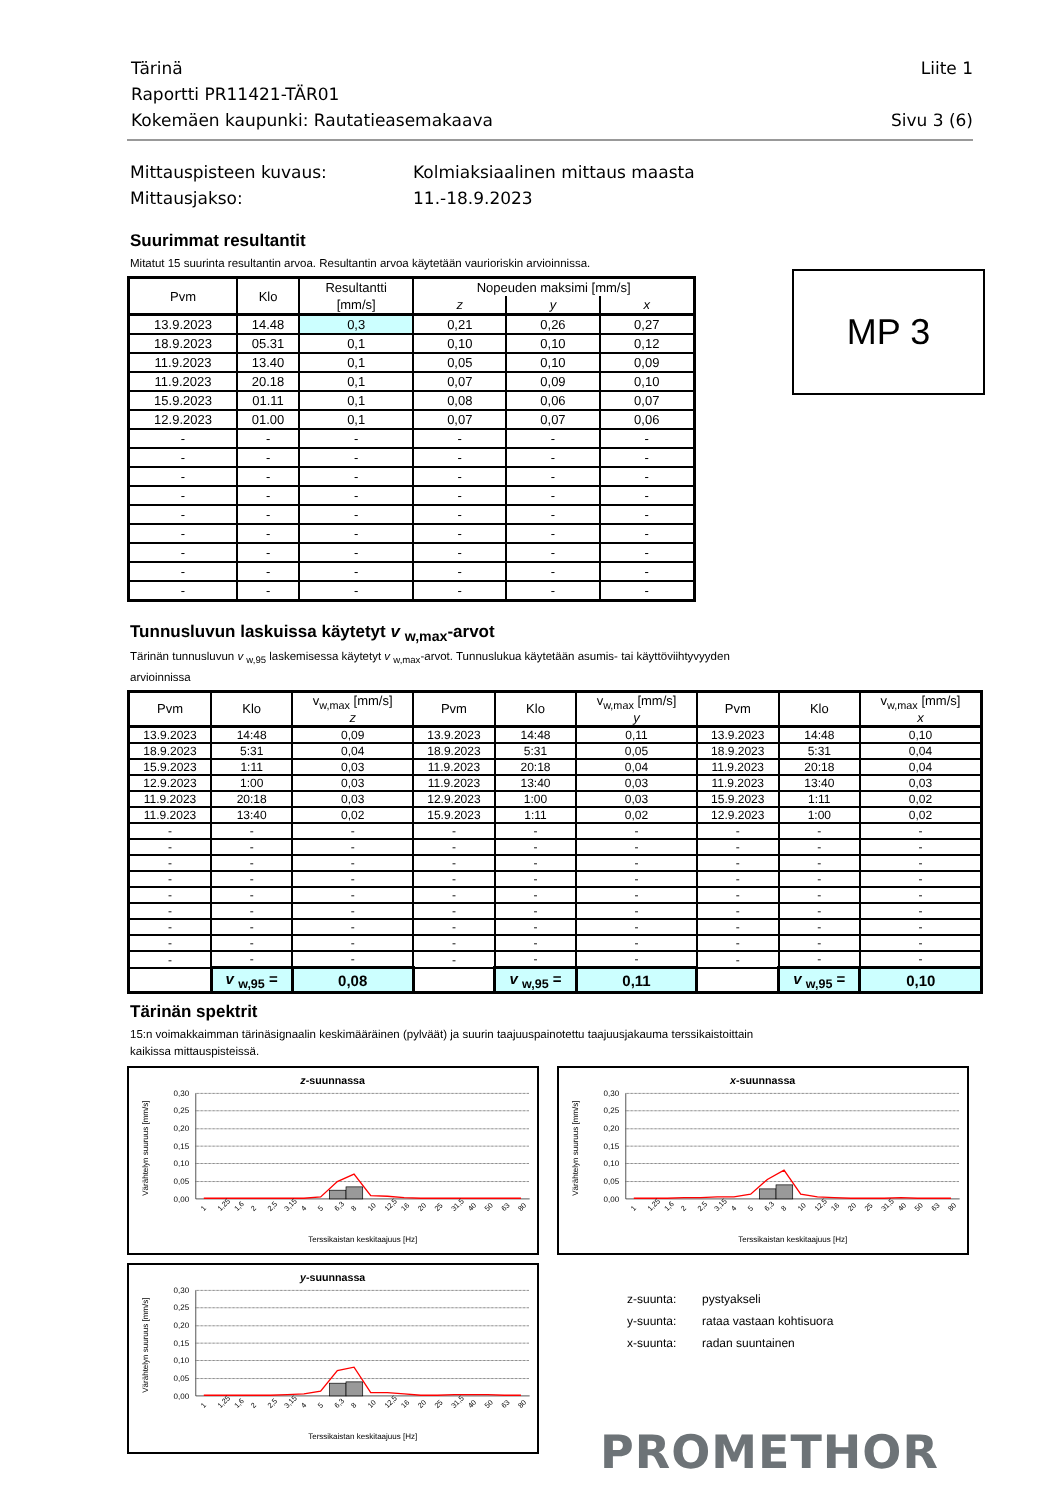Tärinä Liite 1
Raportti PR11421-TÄR01
Kokemäen kaupunki: Rautatieasemakaava Sivu 3 (6)
Mittauspisteen kuvaus: Kolmiaksiaalinen mittaus maasta
Mittausjakso: 11.-18.9.2023
Suurimmat resultantit
Mitatut 15 suurinta resultantin arvoa. Resultantin arvoa käytetään vaurioriskin arvioinnissa.
| Pvm | Klo | Resultantti | Nopeuden maksimi [mm/s] | | |
| --- | --- | --- | --- | --- | --- |
| | | [mm/s] | z | y | x |
| 13.9.2023 | 14.48 | 0,3 | 0,21 | 0,26 | 0,27 |
| 18.9.2023 | 05.31 | 0,1 | 0,10 | 0,10 | 0,12 |
| 11.9.2023 | 13.40 | 0,1 | 0,05 | 0,10 | 0,09 |
| 11.9.2023 | 20.18 | 0,1 | 0,07 | 0,09 | 0,10 |
| 15.9.2023 | 01.11 | 0,1 | 0,08 | 0,06 | 0,07 |
| 12.9.2023 | 01.00 | 0,1 | 0,07 | 0,07 | 0,06 |
| - | - | - | - | - | - |
| - | - | - | - | - | - |
| - | - | - | - | - | - |
| - | - | - | - | - | - |
| - | - | - | - | - | - |
| - | - | - | - | - | - |
| - | - | - | - | - | - |
| - | - | - | - | - | - |
| - | - | - | - | - | - |
MP 3
Tunnusluvun laskuissa käytetyt v <sub>w,max</sub>-arvot
Tärinän tunnusluvun v <sub>w,95</sub> laskemisessa käytetyt v <sub>w,max</sub>-arvot. Tunnuslukua käytetään asumis- tai käyttöviihtyvyyden arvioinnissa
| Pvm | Klo | v<sub>w,max</sub> [mm/s] | Pvm | Klo | v<sub>w,max</sub> [mm/s] | Pvm | Klo | v<sub>w,max</sub> [mm/s] |
| --- | --- | --- | --- | --- | --- | --- | --- | --- |
| | | z | | | y | | | x |
| 13.9.2023 | 14:48 | 0,09 | 13.9.2023 | 14:48 | 0,11 | 13.9.2023 | 14:48 | 0,10 |
| 18.9.2023 | 5:31 | 0,04 | 18.9.2023 | 5:31 | 0,05 | 18.9.2023 | 5:31 | 0,04 |
| 15.9.2023 | 1:11 | 0,03 | 11.9.2023 | 20:18 | 0,04 | 11.9.2023 | 20:18 | 0,04 |
| 12.9.2023 | 1:00 | 0,03 | 11.9.2023 | 13:40 | 0,03 | 11.9.2023 | 13:40 | 0,03 |
| 11.9.2023 | 20:18 | 0,03 | 12.9.2023 | 1:00 | 0,03 | 15.9.2023 | 1:11 | 0,02 |
| 11.9.2023 | 13:40 | 0,02 | 15.9.2023 | 1:11 | 0,02 | 12.9.2023 | 1:00 | 0,02 |
| - | - | - | - | - | - | - | - | - |
| - | - | - | - | - | - | - | - | - |
| - | - | - | - | - | - | - | - | - |
| - | - | - | - | - | - | - | - | - |
| - | - | - | - | - | - | - | - | - |
| - | - | - | - | - | - | - | - | - |
| - | - | - | - | - | - | - | - | - |
| - | - | - | - | - | - | - | - | - |
| - | - | - | - | - | - | - | - | - |
| | v <sub>w,95</sub> = | 0,08 | | v <sub>w,95</sub> = | 0,11 | | v <sub>w,95</sub> = | 0,10 |
Tärinän spektrit
15:n voimakkaimman tärinäsignaalin keskimääräinen (pylväät) ja suurin taajuuspainotettu taajuusjakauma terssikaistoittain kaikissa mittauspisteissä.
z-suunnassa
Värähtelyn suuruus [mm/s]
0,30
0,25
0,20
0,15
0,10
0,05
0,00
1
1,25
1,6
2
2,5
3,15
4
5
6,3
8
10
12,5
16
20
25
31,5
40
50
63
80
Terssikaistan keskitaajuus [Hz]
x-suunnassa
Värähtelyn suuruus [mm/s]
0,30
0,25
0,20
0,15
0,10
0,05
0,00
1
1,25
1,6
2
2,5
3,15
4
5
6,3
8
10
12,5
16
20
25
31,5
40
50
63
80
Terssikaistan keskitaajuus [Hz]
y-suunnassa
Värähtelyn suuruus [mm/s]
0,30
0,25
0,20
0,15
0,10
0,05
0,00
1
1,25
1,6
2
2,5
3,15
4
5
6,3
8
10
12,5
16
20
25
31,5
40
50
63
80
Terssikaistan keskitaajuus [Hz]
z-suunta: pystyakseli
y-suunta: rataa vastaan kohtisuora
x-suunta: radan suuntainen
PROMETHOR